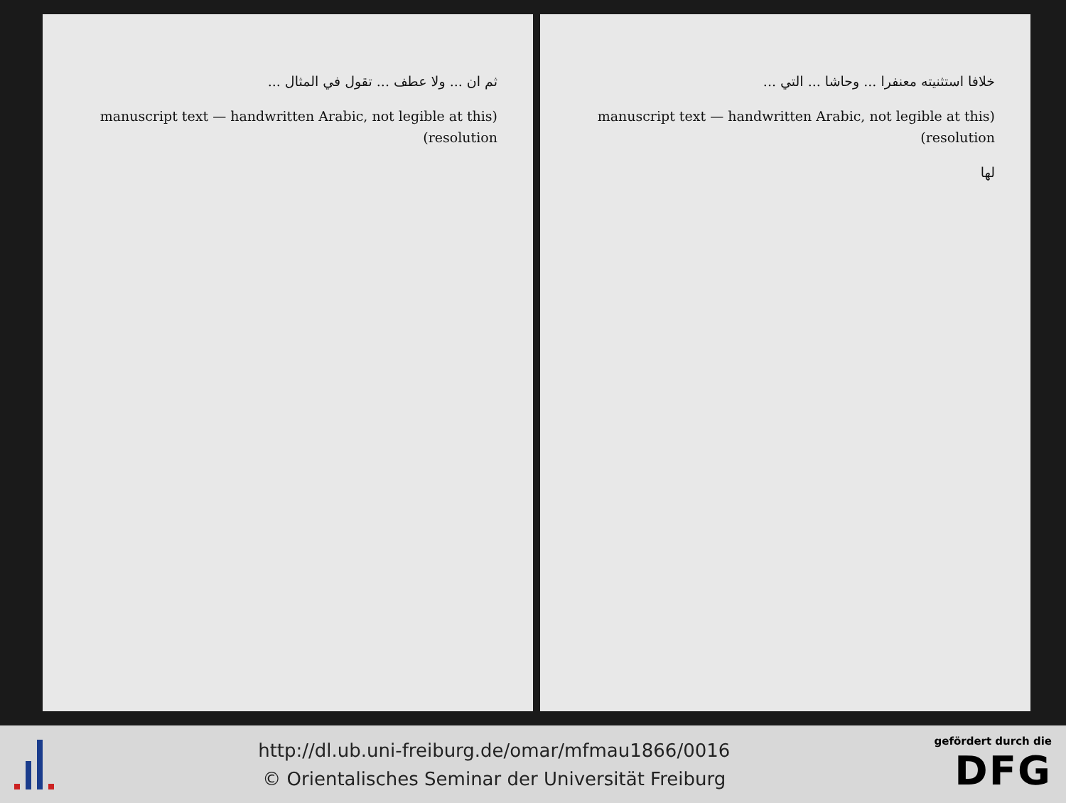ثم ان ... ولا عطف ... تقول في المثال ...
(manuscript text — handwritten Arabic, not legible at this resolution)
خلافا استثنيته معنفرا ... وحاشا ... التي ...
(manuscript text — handwritten Arabic, not legible at this resolution)
لها
http://dl.ub.uni-freiburg.de/omar/mfmau1866/0016
© Orientalisches Seminar der Universität Freiburg
gefördert durch die
DFG